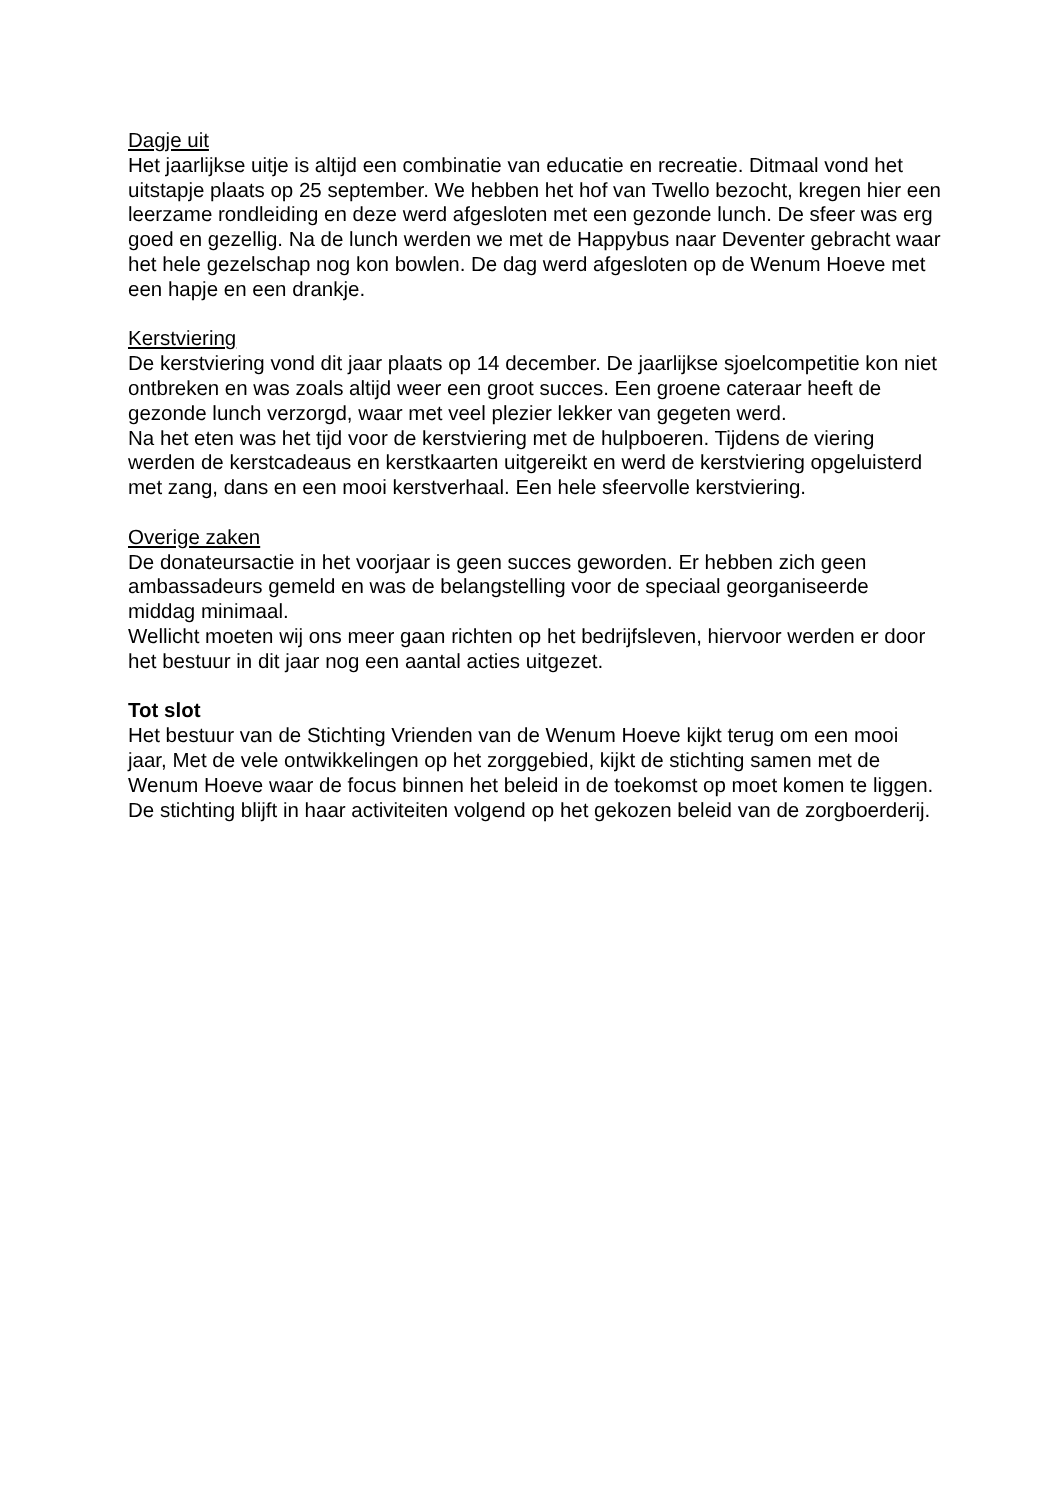Dagje uit
Het jaarlijkse uitje is altijd een combinatie van educatie en recreatie. Ditmaal vond het uitstapje plaats op 25 september. We hebben het hof van Twello bezocht, kregen hier een leerzame rondleiding en deze werd afgesloten met een gezonde lunch. De sfeer was erg goed en gezellig. Na de lunch werden we met de Happybus naar Deventer gebracht waar het hele gezelschap nog kon bowlen. De dag werd afgesloten op de Wenum Hoeve met een hapje en een drankje.
Kerstviering
De kerstviering vond dit jaar plaats op 14 december. De jaarlijkse sjoelcompetitie kon niet ontbreken en was zoals altijd weer een groot succes. Een groene cateraar heeft de gezonde lunch verzorgd, waar met veel plezier lekker van gegeten werd.
Na het eten was het tijd voor de kerstviering met de hulpboeren. Tijdens de viering werden de kerstcadeaus en kerstkaarten uitgereikt en werd de kerstviering opgeluisterd met zang, dans en een mooi kerstverhaal. Een hele sfeervolle kerstviering.
Overige zaken
De donateursactie in het voorjaar is geen succes geworden. Er hebben zich geen ambassadeurs gemeld en was de belangstelling voor de speciaal georganiseerde middag minimaal.
Wellicht moeten wij ons meer gaan richten op het bedrijfsleven, hiervoor werden er door het bestuur in dit jaar nog een aantal acties uitgezet.
Tot slot
Het bestuur van de Stichting Vrienden van de Wenum Hoeve kijkt terug om een mooi jaar, Met de vele ontwikkelingen op het zorggebied, kijkt de stichting samen met de Wenum Hoeve waar de focus binnen het beleid in de toekomst op moet komen te liggen. De stichting blijft in haar activiteiten volgend op het gekozen beleid van de zorgboerderij.